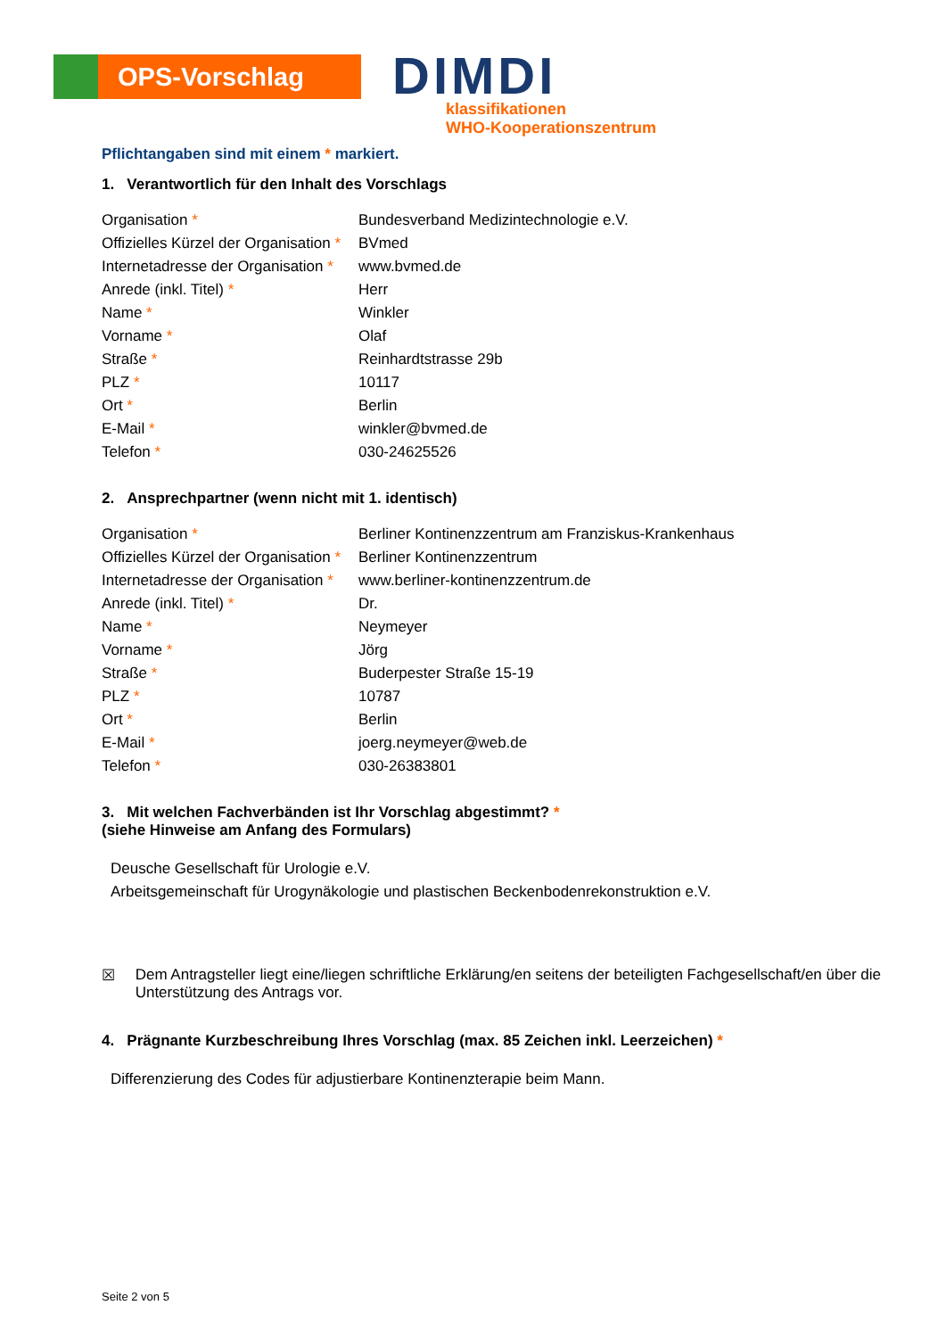OPS-Vorschlag
DIMDI
klassifikationen
WHO-Kooperationszentrum
Pflichtangaben sind mit einem * markiert.
1. Verantwortlich für den Inhalt des Vorschlags
| Organisation * | Bundesverband Medizintechnologie e.V. |
| Offizielles Kürzel der Organisation * | BVmed |
| Internetadresse der Organisation * | www.bvmed.de |
| Anrede (inkl. Titel) * | Herr |
| Name * | Winkler |
| Vorname * | Olaf |
| Straße * | Reinhardtstrasse 29b |
| PLZ * | 10117 |
| Ort * | Berlin |
| E-Mail * | winkler@bvmed.de |
| Telefon * | 030-24625526 |
2. Ansprechpartner (wenn nicht mit 1. identisch)
| Organisation * | Berliner Kontinenzzentrum am Franziskus-Krankenhaus |
| Offizielles Kürzel der Organisation * | Berliner Kontinenzzentrum |
| Internetadresse der Organisation * | www.berliner-kontinenzzentrum.de |
| Anrede (inkl. Titel) * | Dr. |
| Name * | Neymeyer |
| Vorname * | Jörg |
| Straße * | Buderpester Straße 15-19 |
| PLZ * | 10787 |
| Ort * | Berlin |
| E-Mail * | joerg.neymeyer@web.de |
| Telefon * | 030-26383801 |
3. Mit welchen Fachverbänden ist Ihr Vorschlag abgestimmt? *
(siehe Hinweise am Anfang des Formulars)
Deusche Gesellschaft für Urologie e.V.
Arbeitsgemeinschaft für Urogynäkologie und plastischen Beckenbodenrekonstruktion e.V.
☒ Dem Antragsteller liegt eine/liegen schriftliche Erklärung/en seitens der beteiligten Fachgesellschaft/en über die Unterstützung des Antrags vor.
4. Prägnante Kurzbeschreibung Ihres Vorschlag (max. 85 Zeichen inkl. Leerzeichen) *
Differenzierung des Codes für adjustierbare Kontinenzterapie beim Mann.
Seite 2 von 5